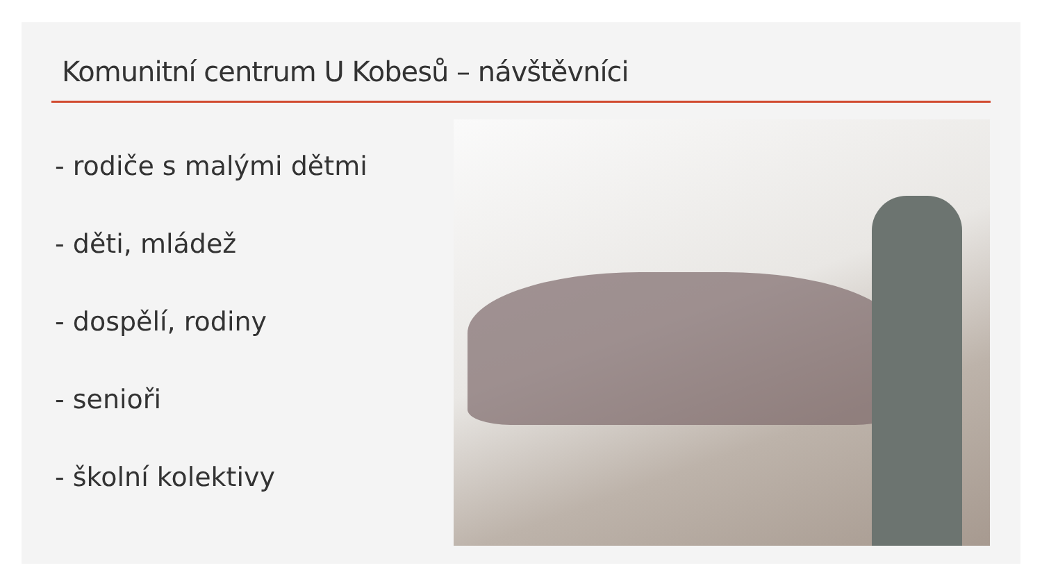Komunitní centrum U Kobesů – návštěvníci
- rodiče s malými dětmi
- děti, mládež
- dospělí, rodiny
- senioři
- školní kolektivy